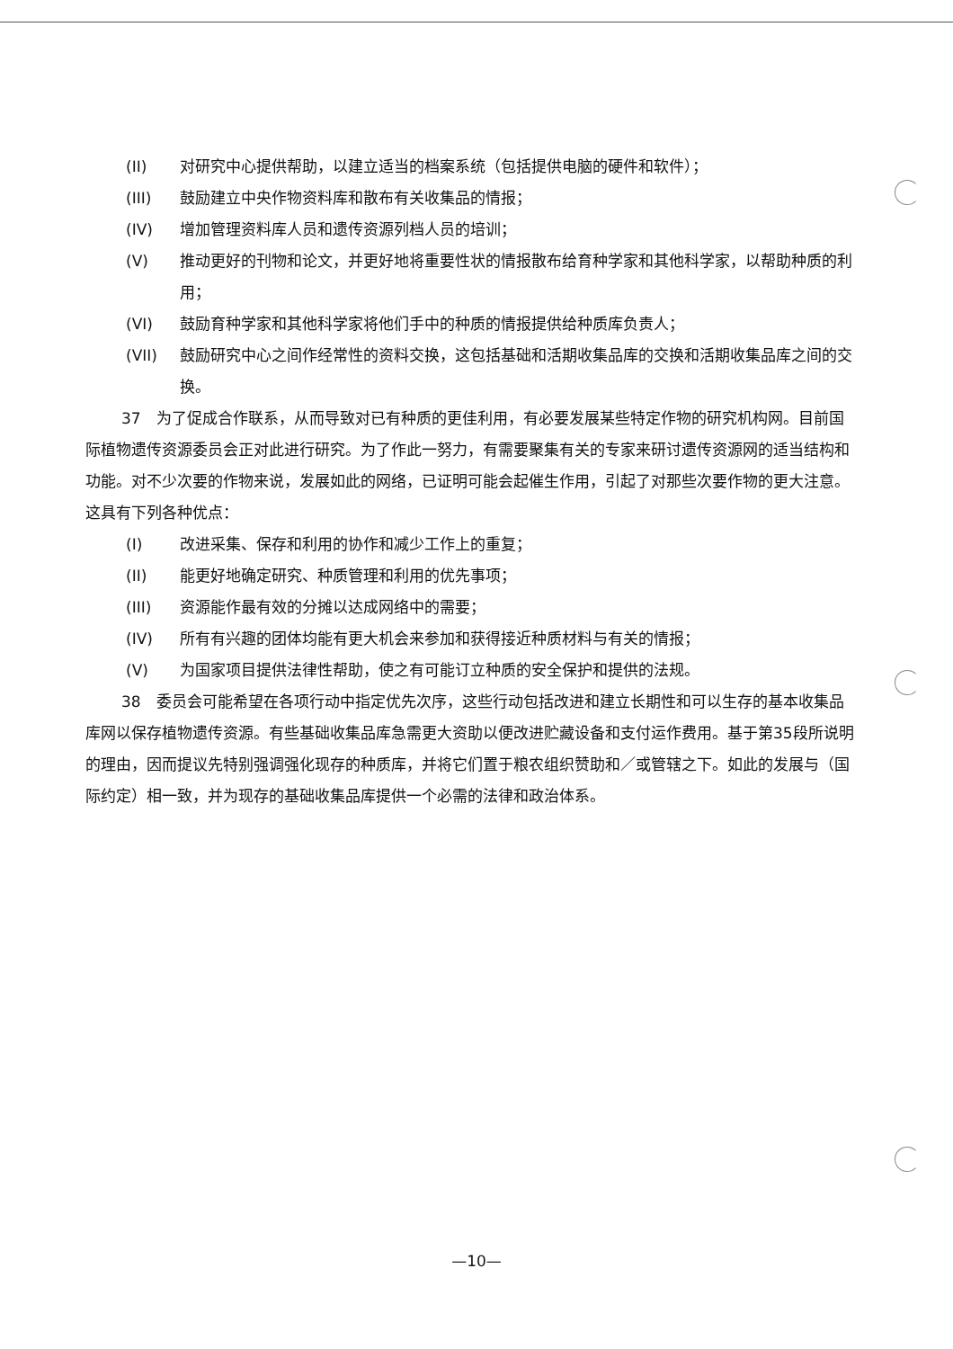(II) 对研究中心提供帮助，以建立适当的档案系统（包括提供电脑的硬件和软件）；
(III) 鼓励建立中央作物资料库和散布有关收集品的情报；
(IV) 增加管理资料库人员和遗传资源列档人员的培训；
(V) 推动更好的刊物和论文，并更好地将重要性状的情报散布给育种学家和其他科学家，以帮助种质的利用；
(VI) 鼓励育种学家和其他科学家将他们手中的种质的情报提供给种质库负责人；
(VII) 鼓励研究中心之间作经常性的资料交换，这包括基础和活期收集品库的交换和活期收集品库之间的交换。
37　为了促成合作联系，从而导致对已有种质的更佳利用，有必要发展某些特定作物的研究机构网。目前国际植物遗传资源委员会正对此进行研究。为了作此一努力，有需要聚集有关的专家来研讨遗传资源网的适当结构和功能。对不少次要的作物来说，发展如此的网络，已证明可能会起催生作用，引起了对那些次要作物的更大注意。这具有下列各种优点：
(I) 改进采集、保存和利用的协作和减少工作上的重复；
(II) 能更好地确定研究、种质管理和利用的优先事项；
(III) 资源能作最有效的分摊以达成网络中的需要；
(IV) 所有有兴趣的团体均能有更大机会来参加和获得接近种质材料与有关的情报；
(V) 为国家项目提供法律性帮助，使之有可能订立种质的安全保护和提供的法规。
38　委员会可能希望在各项行动中指定优先次序，这些行动包括改进和建立长期性和可以生存的基本收集品库网以保存植物遗传资源。有些基础收集品库急需更大资助以便改进贮藏设备和支付运作费用。基于第35段所说明的理由，因而提议先特别强调强化现存的种质库，并将它们置于粮农组织赞助和／或管辖之下。如此的发展与（国际约定）相一致，并为现存的基础收集品库提供一个必需的法律和政治体系。
—10—